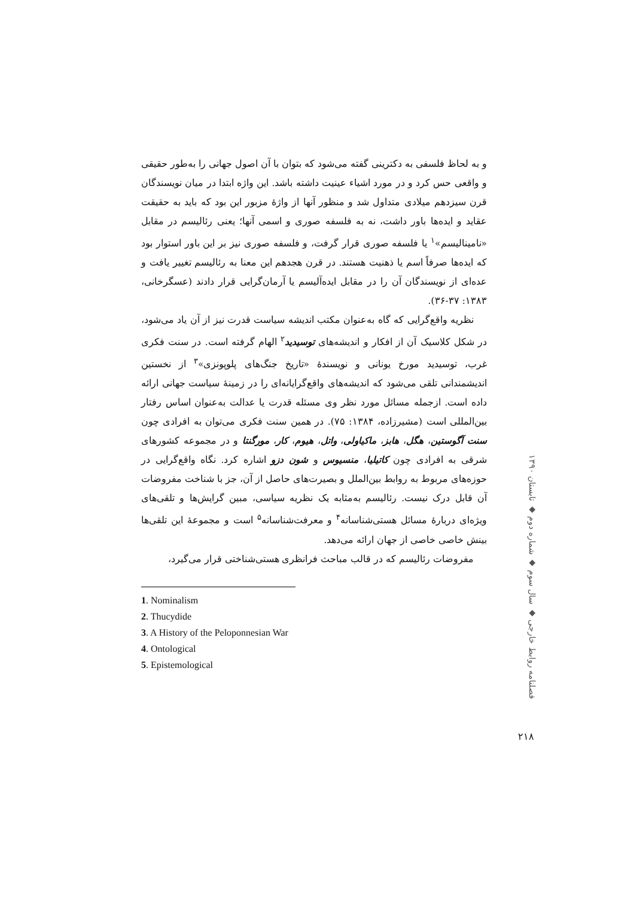و به لحاظ فلسفی به دکترینی گفته می‌شود که بتوان با آن اصول جهانی را به‌طور حقیقی و واقعی حس کرد و در مورد اشیاء عینیت داشته باشد. این واژه ابتدا در میان نویسندگان قرن سیزدهم میلادی متداول شد و منظور آنها از واژهٔ مزبور این بود که باید به حقیقت عقاید و ایده‌ها باور داشت، نه به فلسفه صوری و اسمی آنها؛ یعنی رئالیسم در مقابل «نامینالیسم»<sup>۱</sup> یا فلسفه صوری قرار گرفت، و فلسفه صوری نیز بر این باور استوار بود که ایده‌ها صرفاً اسم یا ذهنیت هستند. در قرن هجدهم این معنا به رئالیسم تغییر یافت و عده‌ای از نویسندگان آن را در مقابل ایده‌آلیسم یا آرمان‌گرایی قرار دادند (عسگرخانی، ۱۳۸۳: ۳۷-۳۶).
نظریه واقع‌گرایی که گاه به‌عنوان مکتب اندیشه سیاست قدرت نیز از آن یاد می‌شود، در شکل کلاسیک آن از افکار و اندیشه‌های توسیدید<sup>۲</sup> الهام گرفته است. در سنت فکری غرب، توسیدید مورخ یونانی و نویسندهٔ «تاریخ جنگ‌های پلوپونزی»<sup>۳</sup> از نخستین اندیشمندانی تلقی می‌شود که اندیشه‌های واقع‌گرایانه‌ای را در زمینهٔ سیاست جهانی ارائه داده است. ازجمله مسائل مورد نظر وی مسئله قدرت یا عدالت به‌عنوان اساس رفتار بین‌المللی است (مشیرزاده، ۱۳۸۴: ۷۵). در همین سنت فکری می‌توان به افرادی چون سنت آگوستین، هگل، هابز، ماکیاولی، واتل، هیوم، کار، مورگنتا و در مجموعه کشورهای شرقی به افرادی چون کاتیلیا، منسیوس و شون دزو اشاره کرد. نگاه واقع‌گرایی در حوزه‌های مربوط به روابط بین‌الملل و بصیرت‌های حاصل از آن، جز با شناخت مفروضات آن قابل درک نیست. رئالیسم به‌مثابه یک نظریه سیاسی، مبین گرایش‌ها و تلقی‌های ویژه‌ای دربارهٔ مسائل هستی‌شناسانه<sup>۴</sup> و معرفت‌شناسانه<sup>۵</sup> است و مجموعهٔ این تلقی‌ها بینش خاصی خاصی از جهان ارائه می‌دهد.
مفروضات رئالیسم که در قالب مباحث فرانظری هستی‌شناختی قرار می‌گیرد،
1. Nominalism
2. Thucydide
3. A History of the Peloponnesian War
4. Ontological
5. Epistemological
فصلنامه روابط خارجی ◆ سال سوم ◆ شماره دوم ◆ تابستان ۱۳۹۰
۲۱۸